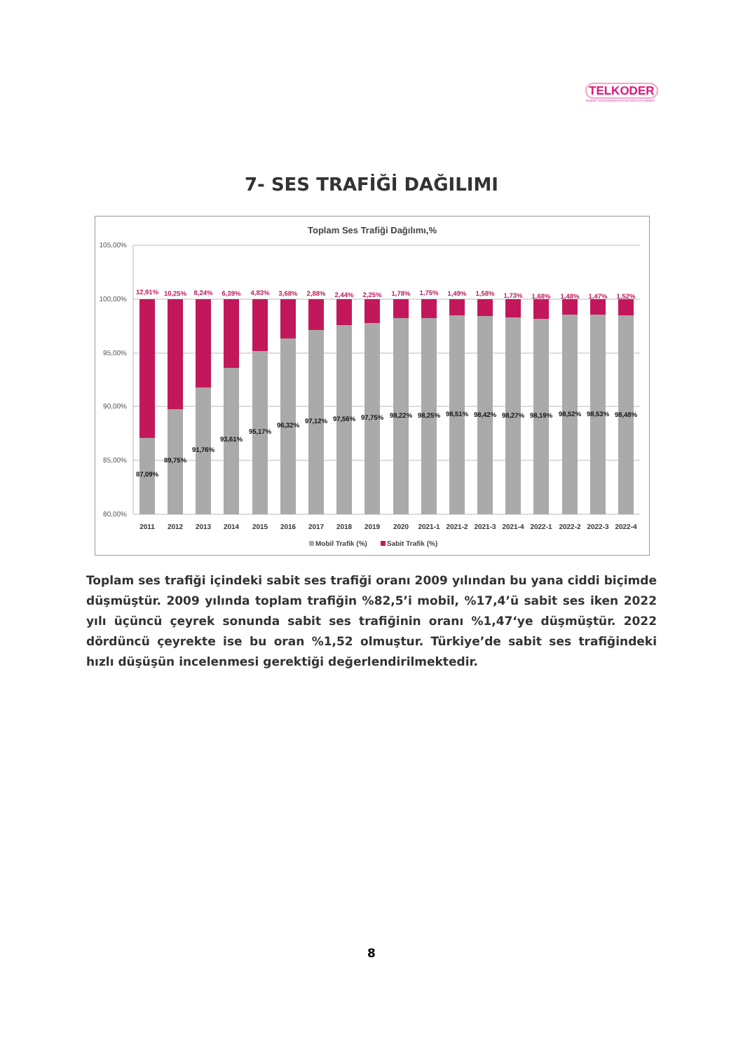TELKODER
SERBEST TELEKOMÜNİKASYON İŞLETMECİLERİ DERNEĞİ
7- SES TRAFİĞİ DAĞILIMI
Toplam Ses Trafiği Dağılımı,%
105,00%
100,00%
95,00%
90,00%
85,00%
80,00%
12,91%
10,25%
8,24%
6,39%
4,83%
3,68%
2,88%
2,44%
2,25%
1,78%
1,75%
1,49%
1,58%
1,73%
1,68%
1,48%
1,47%
1,52%
87,09%
89,75%
91,76%
93,61%
95,17%
96,32%
97,12%
97,56%
97,75%
98,22%
98,25%
98,51%
98,42%
98,27%
98,19%
98,52%
98,53%
98,48%
2011
2012
2013
2014
2015
2016
2017
2018
2019
2020
2021-1
2021-2
2021-3
2021-4
2022-1
2022-2
2022-3
2022-4
Mobil Trafik (%)
Sabit Trafik (%)
Toplam ses trafiği içindeki sabit ses trafiği oranı 2009 yılından bu yana ciddi biçimde düşmüştür. 2009 yılında toplam trafiğin %82,5’i mobil, %17,4’ü sabit ses iken 2022 yılı üçüncü çeyrek sonunda sabit ses trafiğinin oranı %1,47‘ye düşmüştür. 2022 dördüncü çeyrekte ise bu oran %1,52 olmuştur. Türkiye’de sabit ses trafiğindeki hızlı düşüşün incelenmesi gerektiği değerlendirilmektedir.
8